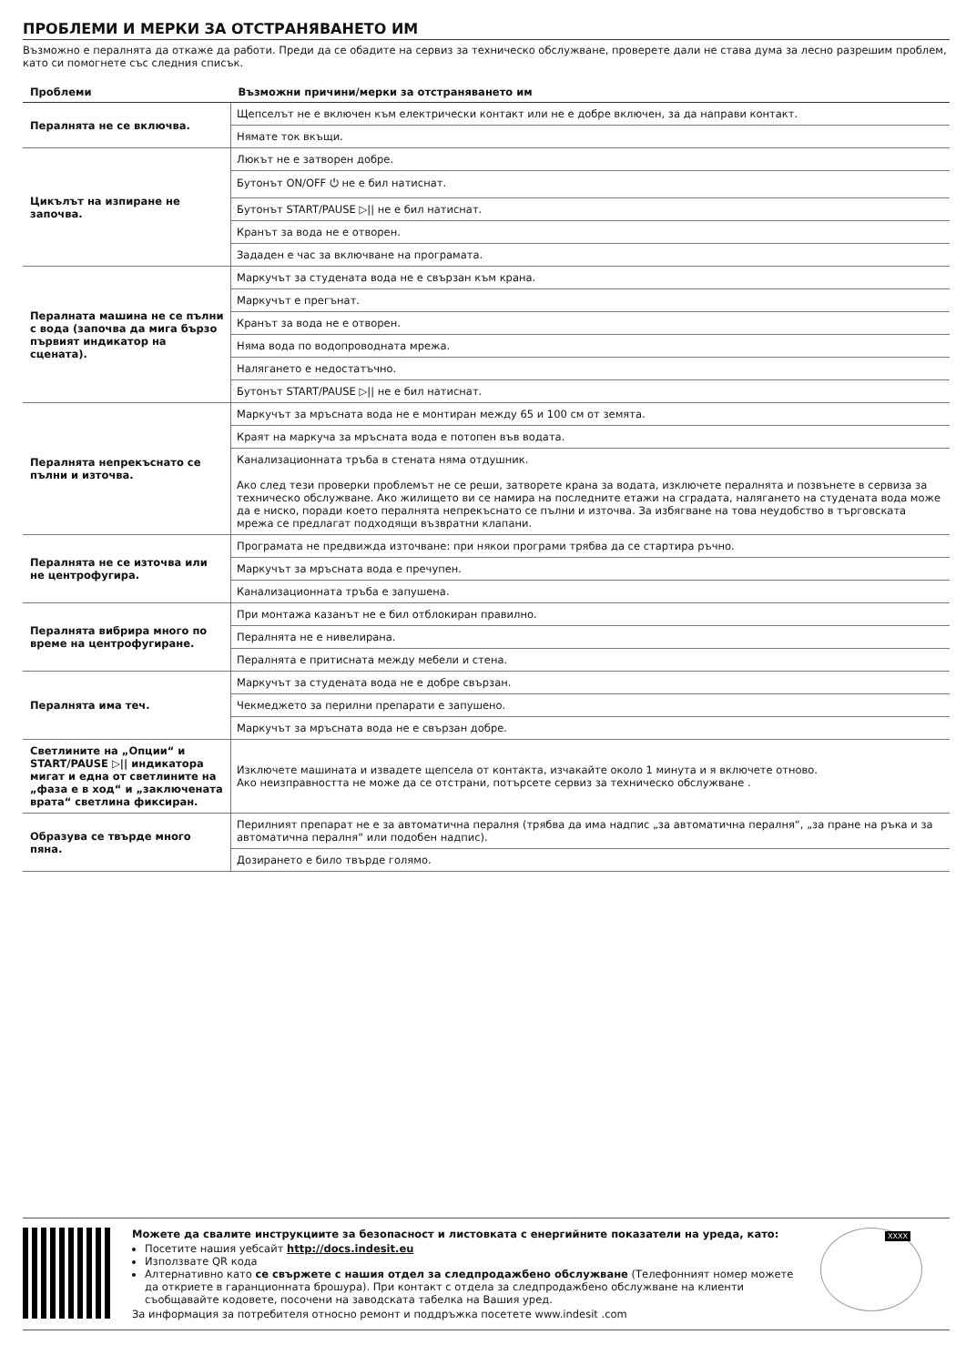ПРОБЛЕМИ И МЕРКИ ЗА ОТСТРАНЯВАНЕТО ИМ
Възможно е пералнята да откаже да работи. Преди да се обадите на сервиз за техническо обслужване, проверете дали не става дума за лесно разрешим проблем, като си помогнете със следния списък.
| Проблеми | Възможни причини/мерки за отстраняването им |
| --- | --- |
| Пералнята не се включва. | Щепселът не е включен към електрически контакт или не е добре включен, за да направи контакт. |
| | Нямате ток вкъщи. |
| Цикълът на изпиране не започва. | Люкът не е затворен добре. |
| | Бутонът ON/OFF ⏻ не е бил натиснат. |
| | Бутонът START/PAUSE ▷// не е бил натиснат. |
| | Кранът за вода не е отворен. |
| | Зададен е час за включване на програмата. |
| Пералната машина не се пълни с вода (започва да мига бързо първият индикатор на сцената). | Маркучът за студената вода не е свързан към крана. |
| | Маркучът е прегънат. |
| | Кранът за вода не е отворен. |
| | Няма вода по водопроводната мрежа. |
| | Налягането е недостатъчно. |
| | Бутонът START/PAUSE ▷// не е бил натиснат. |
| Пералнята непрекъснато се пълни и източва. | Маркучът за мръсната вода не е монтиран между 65 и 100 см от земята. |
| | Краят на маркуча за мръсната вода е потопен във водата. |
| | Канализационната тръба в стената няма отдушник. Ако след тези проверки проблемът не се реши, затворете крана за водата, изключете пералнята и позвънете в сервиза за техническо обслужване. Ако жилището ви се намира на последните етажи на сградата, налягането на студената вода може да е ниско, поради което пералнята непрекъснато се пълни и източва. За избягване на това неудобство в търговската мрежа се предлагат подходящи възвратни клапани. |
| Пералнята не се източва или не центрофугира. | Програмата не предвижда източване: при някои програми трябва да се стартира ръчно. |
| | Маркучът за мръсната вода е пречупен. |
| | Канализационната тръба е запушена. |
| Пералнята вибрира много по време на центрофугиране. | При монтажа казанът не е бил отблокиран правилно. |
| | Пералнята не е нивелирана. |
| | Пералнята е притисната между мебели и стена. |
| Пералнята има теч. | Маркучът за студената вода не е добре свързан. |
| | Чекмеджето за перилни препарати е запушено. |
| | Маркучът за мръсната вода не е свързан добре. |
| Светлините на „Опции“ и START/PAUSE ▷// индикатора мигат и една от светлините на „фаза е в ход“ и „заключената врата“ светлина фиксиран. | Изключете машината и извадете щепсела от контакта, изчакайте около 1 минута и я включете отново. Ако неизправността не може да се отстрани, потърсете сервиз за техническо обслужване . |
| Образува се твърде много пяна. | Перилният препарат не е за автоматична пералня (трябва да има надпис „за автоматична пералня“, „за пране на ръка и за автоматична пералня“ или подобен надпис). |
| | Дозирането е било твърде голямо. |
Можете да свалите инструкциите за безопасност и листовката с енергийните показатели на уреда, като:
Посетите нашия уебсайт http://docs.indesit.eu
Използвате QR кода
Алтернативно като се свържете с нашия отдел за следпродажбено обслужване (Телефонният номер можете да откриете в гаранционната брошура). При контакт с отдела за следпродажбено обслужване на клиенти съобщавайте кодовете, посочени на заводската табелка на Вашия уред.
За информация за потребителя относно ремонт и поддръжка посетете www.indesit .com
XXXX